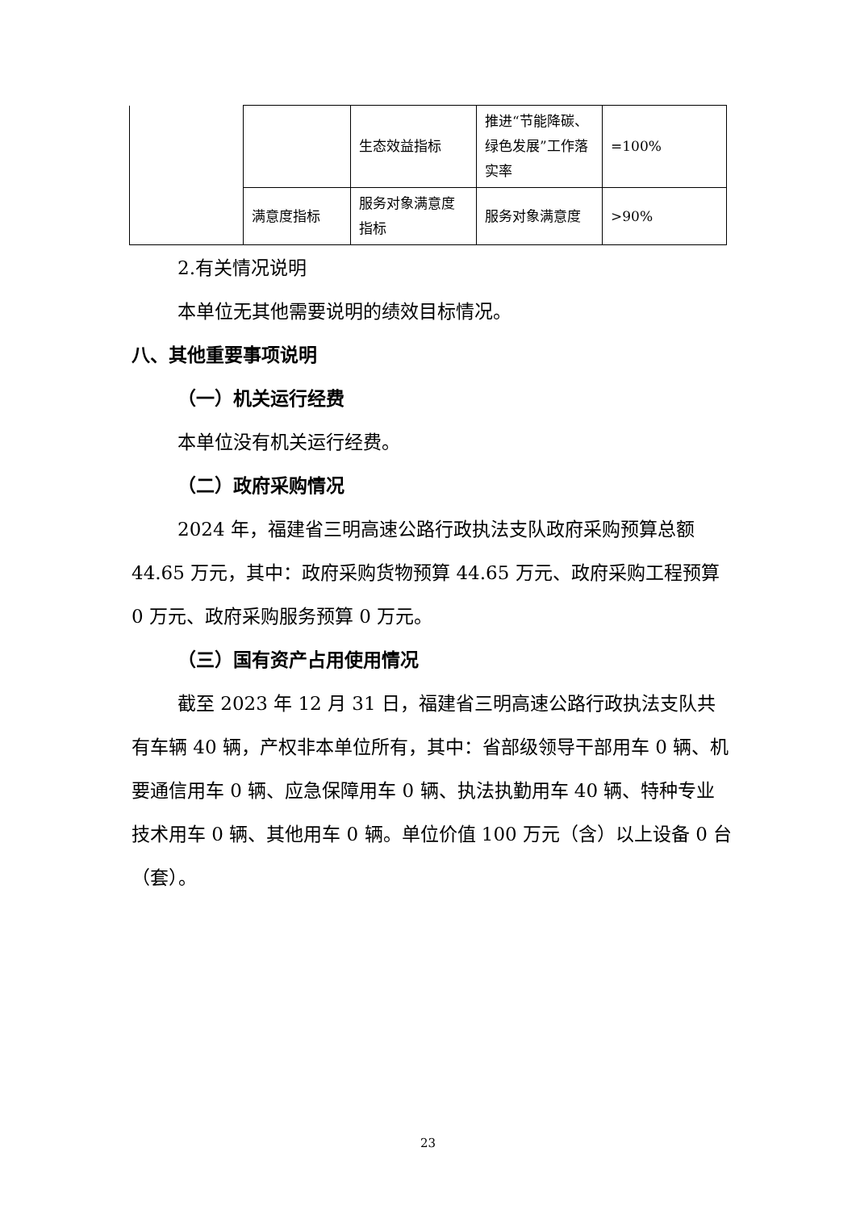| | | 生态效益指标 | 推进“节能降碳、绿色发展”工作落实率 | =100% |
| | 满意度指标 | 服务对象满意度指标 | 服务对象满意度 | >90% |
2.有关情况说明
本单位无其他需要说明的绩效目标情况。
八、其他重要事项说明
（一）机关运行经费
本单位没有机关运行经费。
（二）政府采购情况
2024 年，福建省三明高速公路行政执法支队政府采购预算总额 44.65 万元，其中：政府采购货物预算 44.65 万元、政府采购工程预算 0 万元、政府采购服务预算 0 万元。
（三）国有资产占用使用情况
截至 2023 年 12 月 31 日，福建省三明高速公路行政执法支队共有车辆 40 辆，产权非本单位所有，其中：省部级领导干部用车 0 辆、机要通信用车 0 辆、应急保障用车 0 辆、执法执勤用车 40 辆、特种专业技术用车 0 辆、其他用车 0 辆。单位价值 100 万元（含）以上设备 0 台（套）。
23